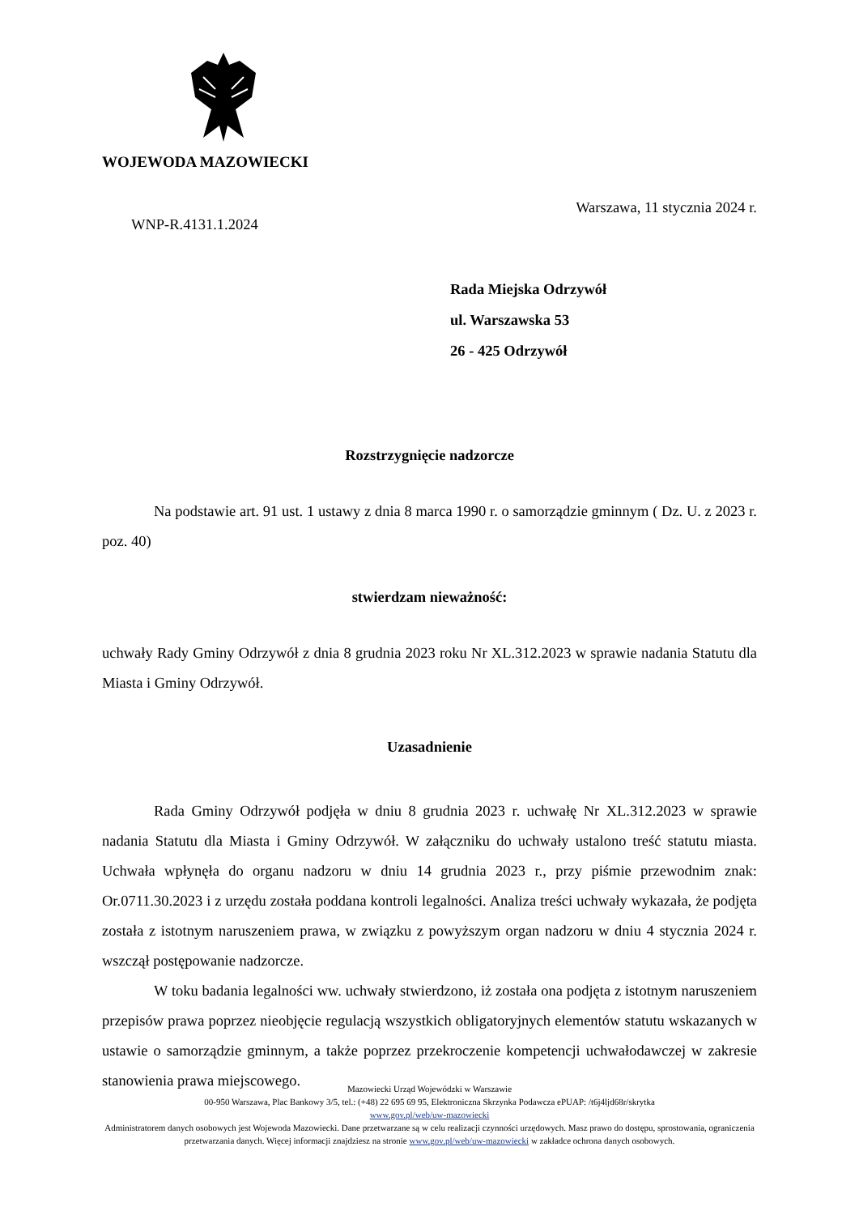WOJEWODA MAZOWIECKI
Warszawa, 11 stycznia 2024 r.
WNP-R.4131.1.2024
Rada Miejska Odrzywół
ul. Warszawska 53
26 - 425 Odrzywół
Rozstrzygnięcie nadzorcze
Na podstawie art. 91 ust. 1 ustawy z dnia 8 marca 1990 r. o samorządzie gminnym ( Dz. U. z 2023 r. poz. 40)
stwierdzam nieważność:
uchwały Rady Gminy Odrzywół z dnia 8 grudnia 2023 roku Nr XL.312.2023 w sprawie nadania Statutu dla Miasta i Gminy Odrzywół.
Uzasadnienie
Rada Gminy Odrzywół podjęła w dniu 8 grudnia 2023 r. uchwałę Nr XL.312.2023 w sprawie nadania Statutu dla Miasta i Gminy Odrzywół. W załączniku do uchwały ustalono treść statutu miasta. Uchwała wpłynęła do organu nadzoru w dniu 14 grudnia 2023 r., przy piśmie przewodnim znak: Or.0711.30.2023 i z urzędu została poddana kontroli legalności. Analiza treści uchwały wykazała, że podjęta została z istotnym naruszeniem prawa, w związku z powyższym organ nadzoru w dniu 4 stycznia 2024 r. wszczął postępowanie nadzorcze.
W toku badania legalności ww. uchwały stwierdzono, iż została ona podjęta z istotnym naruszeniem przepisów prawa poprzez nieobjęcie regulacją wszystkich obligatoryjnych elementów statutu wskazanych w ustawie o samorządzie gminnym, a także poprzez przekroczenie kompetencji uchwałodawczej w zakresie stanowienia prawa miejscowego.
Mazowiecki Urząd Wojewódzki w Warszawie
00-950 Warszawa, Plac Bankowy 3/5, tel.: (+48) 22 695 69 95, Elektroniczna Skrzynka Podawcza ePUAP: /t6j4ljd68r/skrytka
www.gov.pl/web/uw-mazowiecki
Administratorem danych osobowych jest Wojewoda Mazowiecki. Dane przetwarzane są w celu realizacji czynności urzędowych. Masz prawo do dostępu, sprostowania, ograniczenia przetwarzania danych. Więcej informacji znajdziesz na stronie www.gov.pl/web/uw-mazowiecki w zakładce ochrona danych osobowych.